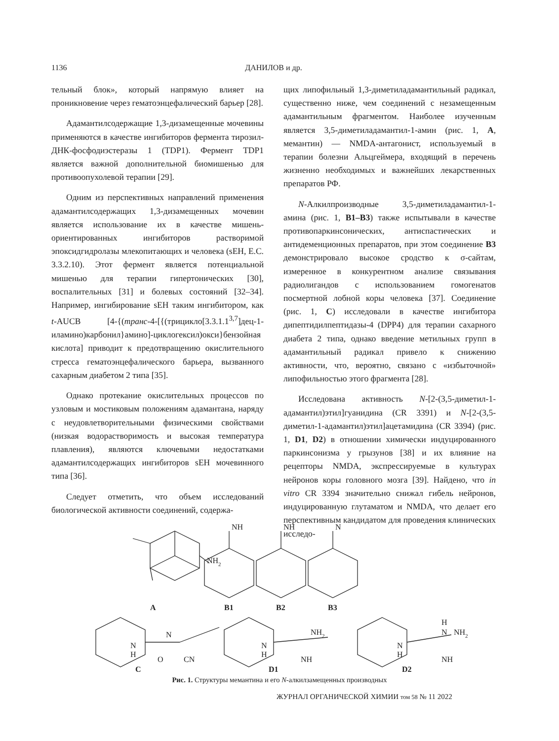1136 ДАНИЛОВ и др.
тельный блок», который напрямую влияет на проникновение через гематоэнцефалический барьер [28].
Адамантилсодержащие 1,3-дизамещенные мочевины применяются в качестве ингибиторов фермента тирозил-ДНК-фосфодиэстеразы 1 (TDP1). Фермент TDP1 является важной дополнительной биомишенью для противоопухолевой терапии [29].
Одним из перспективных направлений применения адамантилсодержащих 1,3-дизамещенных мочевин является использование их в качестве мишень-ориентированных ингибиторов растворимой эпоксидгидролазы млекопитающих и человека (sEH, E.C. 3.3.2.10). Этот фермент является потенциальной мишенью для терапии гипертонических [30], воспалительных [31] и болевых состояний [32–34]. Например, ингибирование sEH таким ингибитором, как t-AUCB [4-{(транс-4-[{(трицикло[3.3.1.1<sup>3,7</sup>]дец-1-иламино)карбонил}амино]-циклогексил)окси}бензойная кислота] приводит к предотвращению окислительного стресса гематоэнцефалического барьера, вызванного сахарным диабетом 2 типа [35].
Однако протекание окислительных процессов по узловым и мостиковым положениям адамантана, наряду с неудовлетворительными физическими свойствами (низкая водорастворимость и высокая температура плавления), являются ключевыми недостатками адамантилсодержащих ингибиторов sEH мочевинного типа [36].
Следует отметить, что объем исследований биологической активности соединений, содержа-
щих липофильный 1,3-диметиладамантильный радикал, существенно ниже, чем соединений с незамещенным адамантильным фрагментом. Наиболее изученным является 3,5-диметиладамантил-1-амин (рис. 1, A, мемантин) — NMDA-антагонист, используемый в терапии болезни Альцгеймера, входящий в перечень жизненно необходимых и важнейших лекарственных препаратов РФ.
N-Алкилпроизводные 3,5-диметиладамантил-1-амина (рис. 1, B1–B3) также испытывали в качестве противопаркинсонических, антиспастических и антидеменционных препаратов, при этом соединение B3 демонстрировало высокое сродство к σ-сайтам, измеренное в конкурентном анализе связывания радиолигандов с использованием гомогенатов посмертной лобной коры человека [37]. Соединение (рис. 1, C) исследовали в качестве ингибитора дипептидилпептидазы-4 (DPP4) для терапии сахарного диабета 2 типа, однако введение метильных групп в адамантильный радикал привело к снижению активности, что, вероятно, связано с «избыточной» липофильностью этого фрагмента [28].
Исследована активность N-[2-(3,5-диметил-1-адамантил)этил]гуанидина (CR 3391) и N-[2-(3,5-диметил-1-адамантил)этил]ацетамидина (CR 3394) (рис. 1, D1, D2) в отношении химически индуцированного паркинсонизма у грызунов [38] и их влияние на рецепторы NMDA, экспрессируемые в культурах нейронов коры головного мозга [39]. Найдено, что in vitro CR 3394 значительно снижал гибель нейронов, индуцированную глутаматом и NMDA, что делает его перспективным кандидатом для проведения клинических исследо-
NH2
NH
NH
N
A
B1
B2
B3
N
H
O
N
CN
N
H
NH2
NH
N
H
H
N
NH2
NH
C
D1
D2
Рис. 1. Структуры мемантина и его N-алкилзамещенных производных
ЖУРНАЛ ОРГАНИЧЕСКОЙ ХИМИИ том 58 № 11 2022